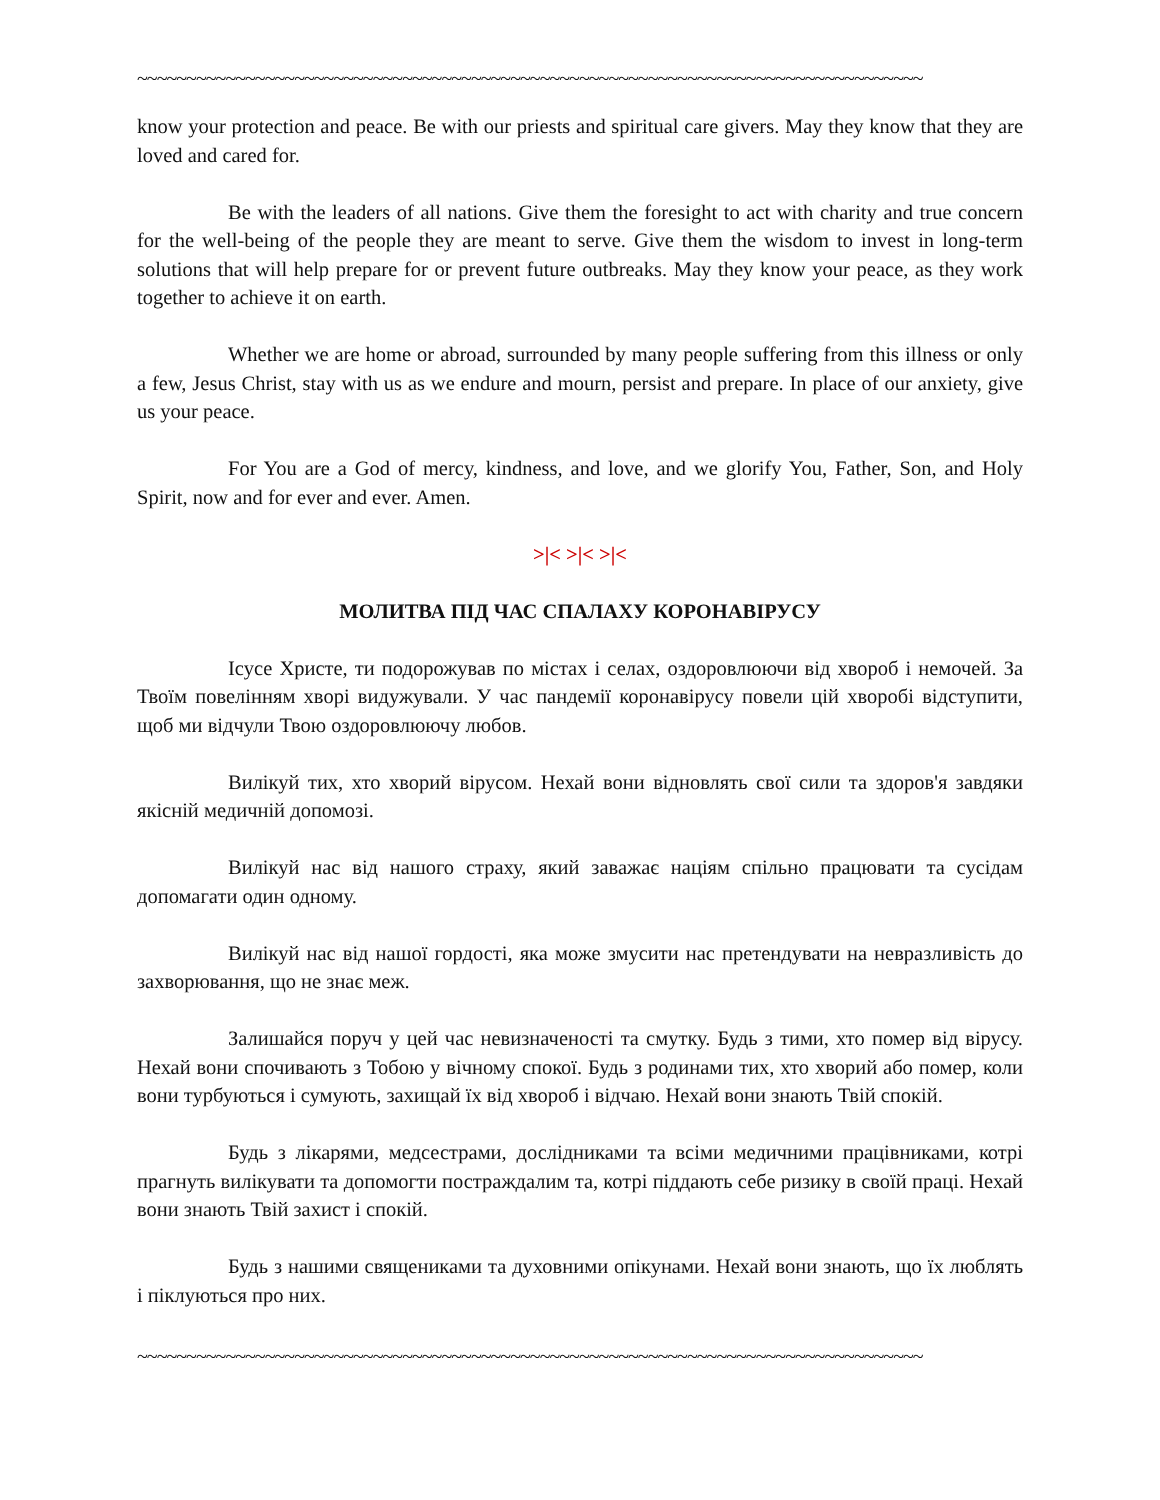~~~~~~~~~~~~~~~~~~~~~~~~~~~~~~~~~~~~~~~~~~~~~~~~~~~~~~~~~~~~~~~~~~~~~~~~~~~~~~~~
know your protection and peace. Be with our priests and spiritual care givers. May they know that they are loved and cared for.
Be with the leaders of all nations. Give them the foresight to act with charity and true concern for the well-being of the people they are meant to serve. Give them the wisdom to invest in long-term solutions that will help prepare for or prevent future outbreaks. May they know your peace, as they work together to achieve it on earth.
Whether we are home or abroad, surrounded by many people suffering from this illness or only a few, Jesus Christ, stay with us as we endure and mourn, persist and prepare. In place of our anxiety, give us your peace.
For You are a God of mercy, kindness, and love, and we glorify You, Father, Son, and Holy Spirit, now and for ever and ever. Amen.
>|< >|< >|<
МОЛИТВА ПІД ЧАС СПАЛАХУ КОРОНАВІРУСУ
Ісусе Христе, ти подорожував по містах і селах, оздоровлюючи від хвороб і немочей. За Твоїм повелінням хворі видужували. У час пандемії коронавірусу повели цій хворобі відступити, щоб ми відчули Твою оздоровлюючу любов.
Вилікуй тих, хто хворий вірусом. Нехай вони відновлять свої сили та здоров'я завдяки якісній медичній допомозі.
Вилікуй нас від нашого страху, який заважає націям спільно працювати та сусідам допомагати один одному.
Вилікуй нас від нашої гордості, яка може змусити нас претендувати на невразливість до захворювання, що не знає меж.
Залишайся поруч у цей час невизначеності та смутку. Будь з тими, хто помер від вірусу. Нехай вони спочивають з Тобою у вічному спокої. Будь з родинами тих, хто хворий або помер, коли вони турбуються і сумують, захищай їх від хвороб і відчаю. Нехай вони знають Твій спокій.
Будь з лікарями, медсестрами, дослідниками та всіми медичними працівниками, котрі прагнуть вилікувати та допомогти постраждалим та, котрі піддають себе ризику в своїй праці. Нехай вони знають Твій захист і спокій.
Будь з нашими священиками та духовними опікунами. Нехай вони знають, що їх люблять і піклуються про них.
~~~~~~~~~~~~~~~~~~~~~~~~~~~~~~~~~~~~~~~~~~~~~~~~~~~~~~~~~~~~~~~~~~~~~~~~~~~~~~~~